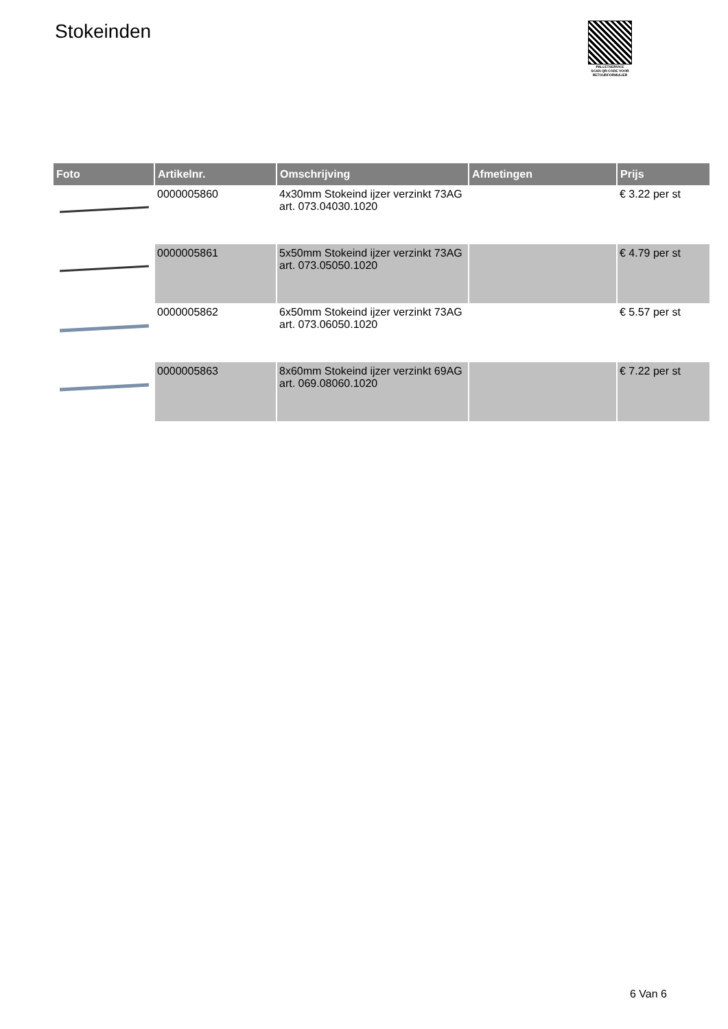Stokeinden
PALLETSERVICE
SCAN QR-CODE VOOR RETOURFORMULIER
| Foto | Artikelnr. | Omschrijving | Afmetingen | Prijs |
| --- | --- | --- | --- | --- |
| | 0000005860 | 4x30mm Stokeind ijzer verzinkt 73AG art. 073.04030.1020 | | € 3.22 per st |
| | 0000005861 | 5x50mm Stokeind ijzer verzinkt 73AG art. 073.05050.1020 | | € 4.79 per st |
| | 0000005862 | 6x50mm Stokeind ijzer verzinkt 73AG art. 073.06050.1020 | | € 5.57 per st |
| | 0000005863 | 8x60mm Stokeind ijzer verzinkt 69AG art. 069.08060.1020 | | € 7.22 per st |
6 Van 6